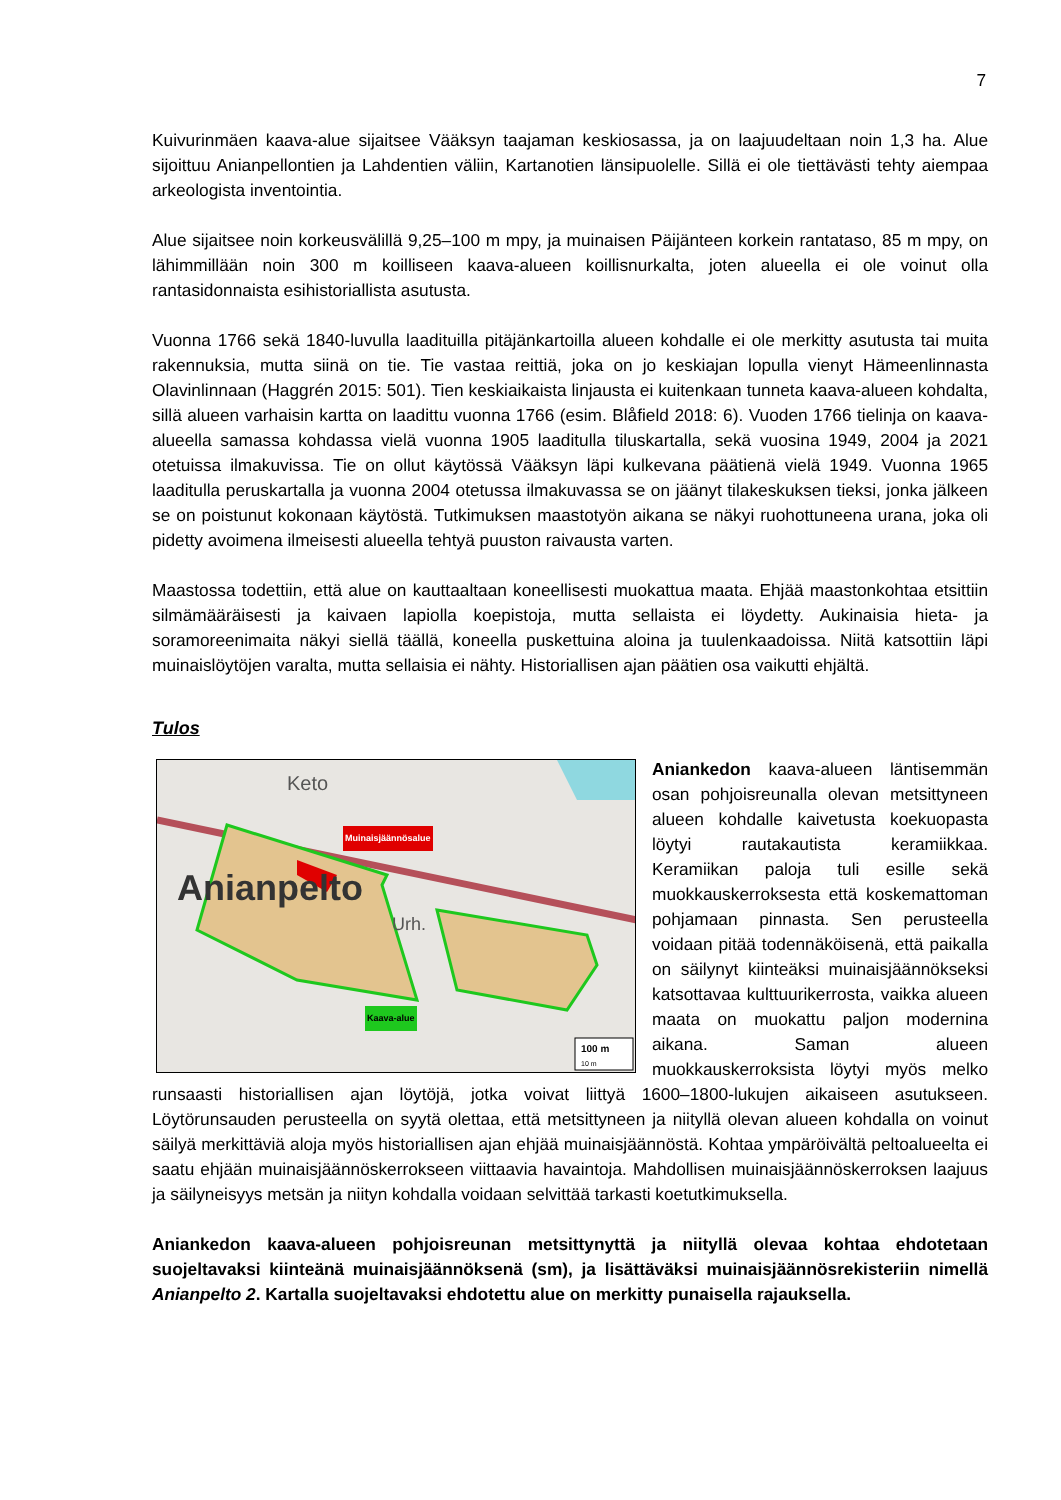7
Kuivurinmäen kaava-alue sijaitsee Vääksyn taajaman keskiosassa, ja on laajuudeltaan noin 1,3 ha. Alue sijoittuu Anianpellontien ja Lahdentien väliin, Kartanotien länsipuolelle. Sillä ei ole tiettävästi tehty aiempaa arkeologista inventointia.
Alue sijaitsee noin korkeusvälillä 9,25–100 m mpy, ja muinaisen Päijänteen korkein rantataso, 85 m mpy, on lähimmillään noin 300 m koilliseen kaava-alueen koillisnurkalta, joten alueella ei ole voinut olla rantasidonnaista esihistoriallista asutusta.
Vuonna 1766 sekä 1840-luvulla laadituilla pitäjänkartoilla alueen kohdalle ei ole merkitty asutusta tai muita rakennuksia, mutta siinä on tie. Tie vastaa reittiä, joka on jo keskiajan lopulla vienyt Hämeenlinnasta Olavinlinnaan (Haggrén 2015: 501). Tien keskiaikaista linjausta ei kuitenkaan tunneta kaava-alueen kohdalta, sillä alueen varhaisin kartta on laadittu vuonna 1766 (esim. Blåfield 2018: 6). Vuoden 1766 tielinja on kaava-alueella samassa kohdassa vielä vuonna 1905 laaditulla tiluskartalla, sekä vuosina 1949, 2004 ja 2021 otetuissa ilmakuvissa. Tie on ollut käytössä Vääksyn läpi kulkevana päätienä vielä 1949. Vuonna 1965 laaditulla peruskartalla ja vuonna 2004 otetussa ilmakuvassa se on jäänyt tilakeskuksen tieksi, jonka jälkeen se on poistunut kokonaan käytöstä. Tutkimuksen maastotyön aikana se näkyi ruohottuneena urana, joka oli pidetty avoimena ilmeisesti alueella tehtyä puuston raivausta varten.
Maastossa todettiin, että alue on kauttaaltaan koneellisesti muokattua maata. Ehjää maastonkohtaa etsittiin silmämääräisesti ja kaivaen lapiolla koepistoja, mutta sellaista ei löydetty. Aukinaisia hieta- ja soramoreenimaita näkyi siellä täällä, koneella puskettuina aloina ja tuulenkaadoissa. Niitä katsottiin läpi muinaislöytöjen varalta, mutta sellaisia ei nähty. Historiallisen ajan päätien osa vaikutti ehjältä.
Tulos
Anianpelto
Keto
Urh.
100 m
10 m
Muinaisjäännösalue
Kaava-alue
Aniankedon kaava-alueen läntisemmän osan pohjoisreunalla olevan metsittyneen alueen kohdalle kaivetusta koekuopasta löytyi rautakautista keramiikkaa. Keramiikan paloja tuli esille sekä muokkauskerroksesta että koskemattoman pohjamaan pinnasta. Sen perusteella voidaan pitää todennäköisenä, että paikalla on säilynyt kiinteäksi muinaisjäännökseksi katsottavaa kulttuurikerrosta, vaikka alueen maata on muokattu paljon modernina aikana. Saman alueen muokkauskerroksista löytyi myös melko runsaasti historiallisen ajan löytöjä, jotka voivat liittyä 1600–1800-lukujen aikaiseen asutukseen. Löytörunsauden perusteella on syytä olettaa, että metsittyneen ja niityllä olevan alueen kohdalla on voinut säilyä merkittäviä aloja myös historiallisen ajan ehjää muinaisjäännöstä. Kohtaa ympäröivältä peltoalueelta ei saatu ehjään muinaisjäännöskerrokseen viittaavia havaintoja. Mahdollisen muinaisjäännöskerroksen laajuus ja säilyneisyys metsän ja niityn kohdalla voidaan selvittää tarkasti koetutkimuksella.
Aniankedon kaava-alueen pohjoisreunan metsittynyttä ja niityllä olevaa kohtaa ehdotetaan suojeltavaksi kiinteänä muinaisjäännöksenä (sm), ja lisättäväksi muinaisjäännösrekisteriin nimellä Anianpelto 2. Kartalla suojeltavaksi ehdotettu alue on merkitty punaisella rajauksella.